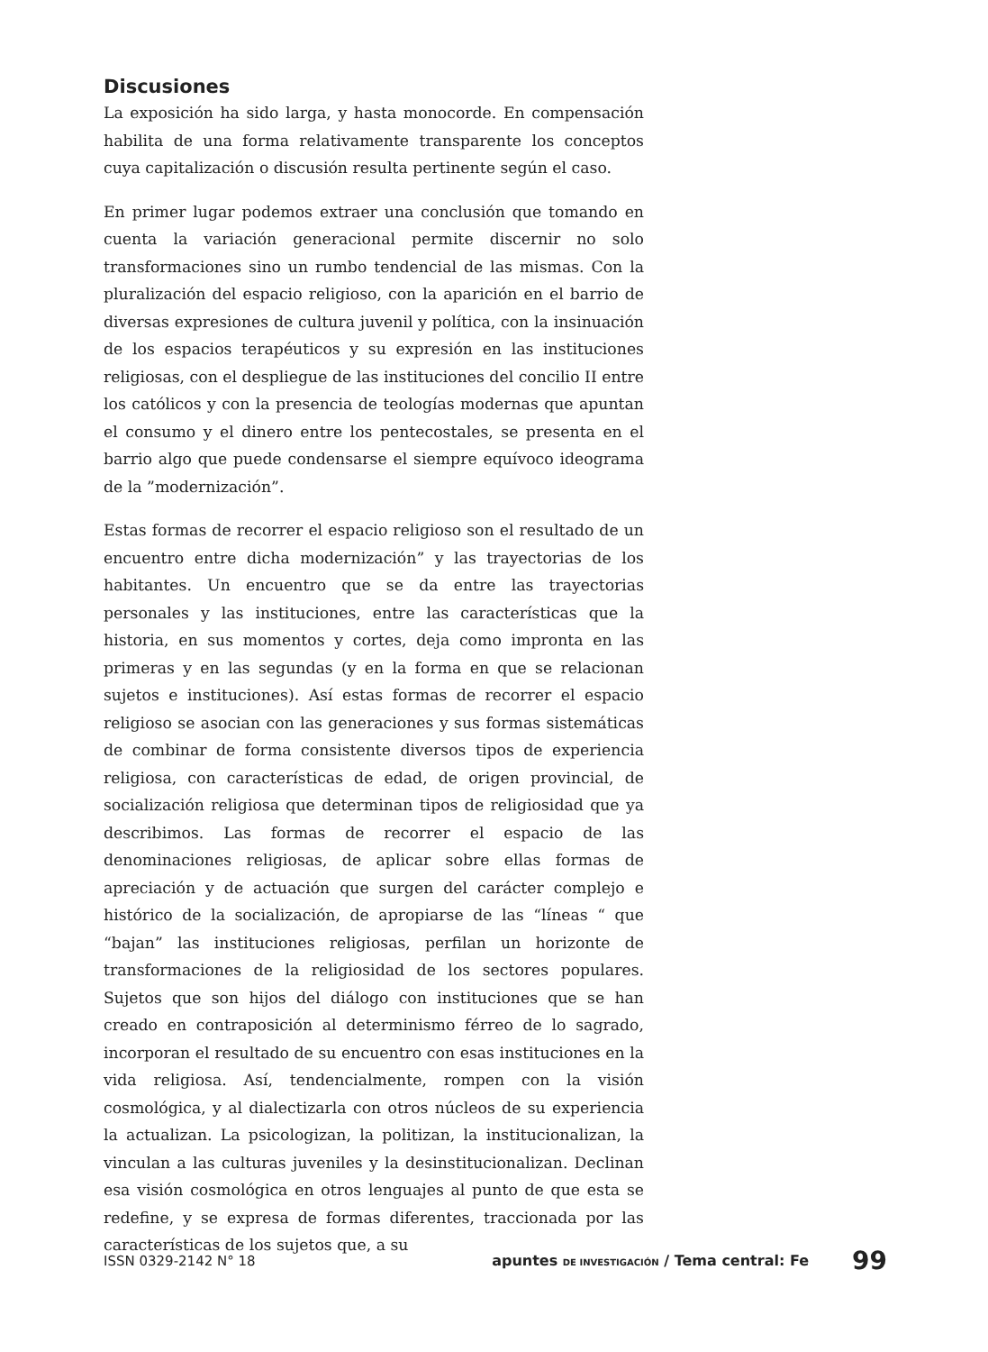Discusiones
La exposición ha sido larga, y hasta monocorde. En compensación habilita de una forma relativamente transparente los conceptos cuya capitalización o discusión resulta pertinente según el caso.
En primer lugar podemos extraer una conclusión que tomando en cuenta la variación generacional permite discernir no solo transformaciones sino un rumbo tendencial de las mismas. Con la pluralización del espacio religioso, con la aparición en el barrio de diversas expresiones de cultura juvenil y política, con la insinuación de los espacios terapéuticos y su expresión en las instituciones religiosas, con el despliegue de las instituciones del concilio II entre los católicos y con la presencia de teologías modernas que apuntan el consumo y el dinero entre los pentecostales, se presenta en el barrio algo que puede condensarse el siempre equívoco ideograma de la ”modernización”.
Estas formas de recorrer el espacio religioso son el resultado de un encuentro entre dicha modernización” y las trayectorias de los habitantes. Un encuentro que se da entre las trayectorias personales y las instituciones, entre las características que la historia, en sus momentos y cortes, deja como impronta en las primeras y en las segundas (y en la forma en que se relacionan sujetos e instituciones). Así estas formas de recorrer el espacio religioso se asocian con las generaciones y sus formas sistemáticas de combinar de forma consistente diversos tipos de experiencia religiosa, con características de edad, de origen provincial, de socialización religiosa que determinan tipos de religiosidad que ya describimos. Las formas de recorrer el espacio de las denominaciones religiosas, de aplicar sobre ellas formas de apreciación y de actuación que surgen del carácter complejo e histórico de la socialización, de apropiarse de las “líneas “ que “bajan” las instituciones religiosas, perfilan un horizonte de transformaciones de la religiosidad de los sectores populares. Sujetos que son hijos del diálogo con instituciones que se han creado en contraposición al determinismo férreo de lo sagrado, incorporan el resultado de su encuentro con esas instituciones en la vida religiosa. Así, tendencialmente, rompen con la visión cosmológica, y al dialectizarla con otros núcleos de su experiencia la actualizan. La psicologizan, la politizan, la institucionalizan, la vinculan a las culturas juveniles y la desinstitucionalizan. Declinan esa visión cosmológica en otros lenguajes al punto de que esta se redefine, y se expresa de formas diferentes, traccionada por las características de los sujetos que, a su
ISSN 0329-2142 N° 18 apuntes DE INVESTIGACIÓN / Tema central: Fe 99